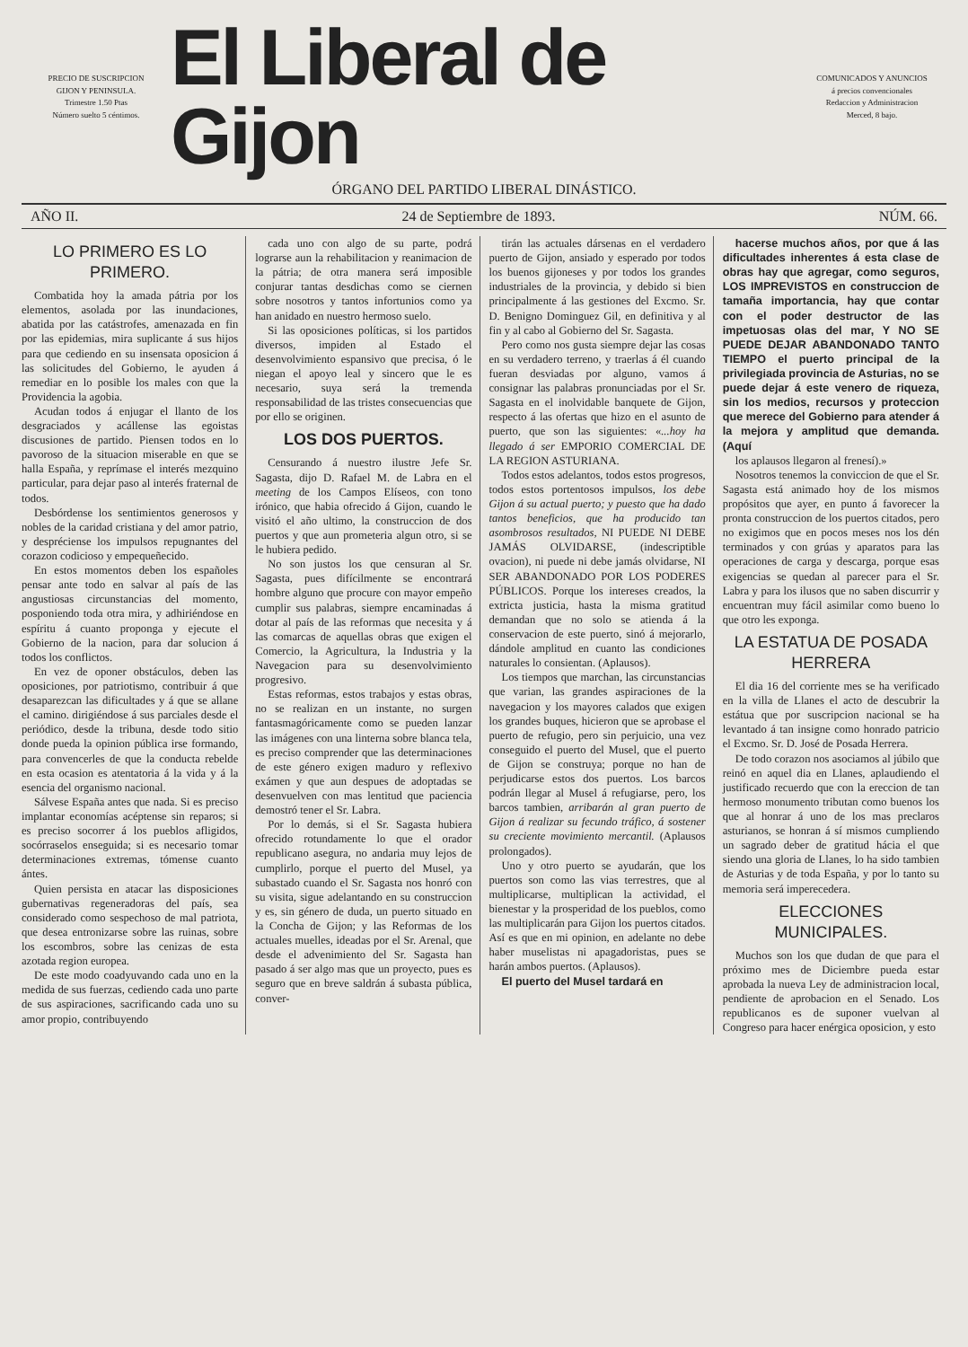PRECIO DE SUSCRIPCION
GIJON Y PENINSULA.
Trimestre 1.50 Ptas
Número suelto 5 céntimos.
El Liberal de Gijon
COMUNICADOS Y ANUNCIOS
á precios convencionales
Redaccion y Administracion
Merced, 8 bajo.
ÓRGANO DEL PARTIDO LIBERAL DINÁSTICO.
AÑO II. 24 de Septiembre de 1893. NÚM. 66.
LO PRIMERO ES LO PRIMERO.
Combatida hoy la amada pátria por los elementos, asolada por las inundaciones, abatida por las catástrofes, amenazada en fin por las epidemias, mira suplicante á sus hijos para que cediendo en su insensata oposicion á las solicitudes del Gobierno, le ayuden á remediar en lo posible los males con que la Providencia la agobia.
Acudan todos á enjugar el llanto de los desgraciados y acállense las egoistas discusiones de partido. Piensen todos en lo pavoroso de la situacion miserable en que se halla España, y reprímase el interés mezquino particular, para dejar paso al interés fraternal de todos.
Desbórdense los sentimientos generosos y nobles de la caridad cristiana y del amor patrio, y despréciense los impulsos repugnantes del corazon codicioso y empequeñecido.
En estos momentos deben los españoles pensar ante todo en salvar al país de las angustiosas circunstancias del momento, posponiendo toda otra mira, y adhiriéndose en espíritu á cuanto proponga y ejecute el Gobierno de la nacion, para dar solucion á todos los conflictos.
En vez de oponer obstáculos, deben las oposiciones, por patriotismo, contribuir á que desaparezcan las dificultades y á que se allane el camino. dirigiéndose á sus parciales desde el periódico, desde la tribuna, desde todo sitio donde pueda la opinion pública irse formando, para convencerles de que la conducta rebelde en esta ocasion es atentatoria á la vida y á la esencia del organismo nacional.
Sálvese España antes que nada. Si es preciso implantar economías acéptense sin reparos; si es preciso socorrer á los pueblos afligidos, socórraselos enseguida; si es necesario tomar determinaciones extremas, tómense cuanto ántes.
Quien persista en atacar las disposiciones gubernativas regeneradoras del país, sea considerado como sespechoso de mal patriota, que desea entronizarse sobre las ruinas, sobre los escombros, sobre las cenizas de esta azotada region europea.
De este modo coadyuvando cada uno en la medida de sus fuerzas, cediendo cada uno parte de sus aspiraciones, sacrificando cada uno su amor propio, contribuyendo
cada uno con algo de su parte, podrá lograrse aun la rehabilitacion y reanimacion de la pátria; de otra manera será imposible conjurar tantas desdichas como se ciernen sobre nosotros y tantos infortunios como ya han anidado en nuestro hermoso suelo.
Si las oposiciones políticas, si los partidos diversos, impiden al Estado el desenvolvimiento espansivo que precisa, ó le niegan el apoyo leal y sincero que le es necesario, suya será la tremenda responsabilidad de las tristes consecuencias que por ello se originen.
LOS DOS PUERTOS.
Censurando á nuestro ilustre Jefe Sr. Sagasta, dijo D. Rafael M. de Labra en el meeting de los Campos Elíseos, con tono irónico, que habia ofrecido á Gijon, cuando le visitó el año ultimo, la construccion de dos puertos y que aun prometeria algun otro, si se le hubiera pedido.
No son justos los que censuran al Sr. Sagasta, pues difícilmente se encontrará hombre alguno que procure con mayor empeño cumplir sus palabras, siempre encaminadas á dotar al país de las reformas que necesita y á las comarcas de aquellas obras que exigen el Comercio, la Agricultura, la Industria y la Navegacion para su desenvolvimiento progresivo.
Estas reformas, estos trabajos y estas obras, no se realizan en un instante, no surgen fantasmagóricamente como se pueden lanzar las imágenes con una linterna sobre blanca tela, es preciso comprender que las determinaciones de este género exigen maduro y reflexivo exámen y que aun despues de adoptadas se desenvuelven con mas lentitud que paciencia demostró tener el Sr. Labra.
Por lo demás, si el Sr. Sagasta hubiera ofrecido rotundamente lo que el orador republicano asegura, no andaria muy lejos de cumplirlo, porque el puerto del Musel, ya subastado cuando el Sr. Sagasta nos honró con su visita, sigue adelantando en su construccion y es, sin género de duda, un puerto situado en la Concha de Gijon; y las Reformas de los actuales muelles, ideadas por el Sr. Arenal, que desde el advenimiento del Sr. Sagasta han pasado á ser algo mas que un proyecto, pues es seguro que en breve saldrán á subasta pública, conver-
tirán las actuales dársenas en el verdadero puerto de Gijon, ansiado y esperado por todos los buenos gijoneses y por todos los grandes industriales de la provincia, y debido si bien principalmente á las gestiones del Excmo. Sr. D. Benigno Dominguez Gil, en definitiva y al fin y al cabo al Gobierno del Sr. Sagasta.
Pero como nos gusta siempre dejar las cosas en su verdadero terreno, y traerlas á él cuando fueran desviadas por alguno, vamos á consignar las palabras pronunciadas por el Sr. Sagasta en el inolvidable banquete de Gijon, respecto á las ofertas que hizo en el asunto de puerto, que son las siguientes: «...hoy ha llegado á ser EMPORIO COMERCIAL DE LA REGION ASTURIANA.
Todos estos adelantos, todos estos progresos, todos estos portentosos impulsos, los debe Gijon á su actual puerto; y puesto que ha dado tantos beneficios, que ha producido tan asombrosos resultados, NI PUEDE NI DEBE JAMÁS OLVIDARSE, (indescriptible ovacion), ni puede ni debe jamás olvidarse, NI SER ABANDONADO POR LOS PODERES PÚBLICOS. Porque los intereses creados, la extricta justicia, hasta la misma gratitud demandan que no solo se atienda á la conservacion de este puerto, sinó á mejorarlo, dándole amplitud en cuanto las condiciones naturales lo consientan. (Aplausos).
Los tiempos que marchan, las circunstancias que varian, las grandes aspiraciones de la navegacion y los mayores calados que exigen los grandes buques, hicieron que se aprobase el puerto de refugio, pero sin perjuicio, una vez conseguido el puerto del Musel, que el puerto de Gijon se construya; porque no han de perjudicarse estos dos puertos. Los barcos podrán llegar al Musel á refugiarse, pero, los barcos tambien, arribarán al gran puerto de Gijon á realizar su fecundo tráfico, á sostener su creciente movimiento mercantil. (Aplausos prolongados).
Uno y otro puerto se ayudarán, que los puertos son como las vias terrestres, que al multiplicarse, multiplican la actividad, el bienestar y la prosperidad de los pueblos, como las multiplicarán para Gijon los puertos citados. Así es que en mi opinion, en adelante no debe haber muselistas ni apagadoristas, pues se harán ambos puertos. (Aplausos).
El puerto del Musel tardará en
hacerse muchos años, por que á las dificultades inherentes á esta clase de obras hay que agregar, como seguros, LOS IMPREVISTOS en construccion de tamaña importancia, hay que contar con el poder destructor de las impetuosas olas del mar, Y NO SE PUEDE DEJAR ABANDONADO TANTO TIEMPO el puerto principal de la privilegiada provincia de Asturias, no se puede dejar á este venero de riqueza, sin los medios, recursos y proteccion que merece del Gobierno para atender á la mejora y amplitud que demanda. (Aquí
los aplausos llegaron al frenesí).»
Nosotros tenemos la conviccion de que el Sr. Sagasta está animado hoy de los mismos propósitos que ayer, en punto á favorecer la pronta construccion de los puertos citados, pero no exigimos que en pocos meses nos los dén terminados y con grúas y aparatos para las operaciones de carga y descarga, porque esas exigencias se quedan al parecer para el Sr. Labra y para los ilusos que no saben discurrir y encuentran muy fácil asimilar como bueno lo que otro les exponga.
LA ESTATUA DE POSADA HERRERA
El dia 16 del corriente mes se ha verificado en la villa de Llanes el acto de descubrir la estátua que por suscripcion nacional se ha levantado á tan insigne como honrado patricio el Excmo. Sr. D. José de Posada Herrera.
De todo corazon nos asociamos al júbilo que reinó en aquel dia en Llanes, aplaudiendo el justificado recuerdo que con la ereccion de tan hermoso monumento tributan como buenos los que al honrar á uno de los mas preclaros asturianos, se honran á sí mismos cumpliendo un sagrado deber de gratitud hácia el que siendo una gloria de Llanes, lo ha sido tambien de Asturias y de toda España, y por lo tanto su memoria será imperecedera.
ELECCIONES MUNICIPALES.
Muchos son los que dudan de que para el próximo mes de Diciembre pueda estar aprobada la nueva Ley de administracion local, pendiente de aprobacion en el Senado. Los republicanos es de suponer vuelvan al Congreso para hacer enérgica oposicion, y esto